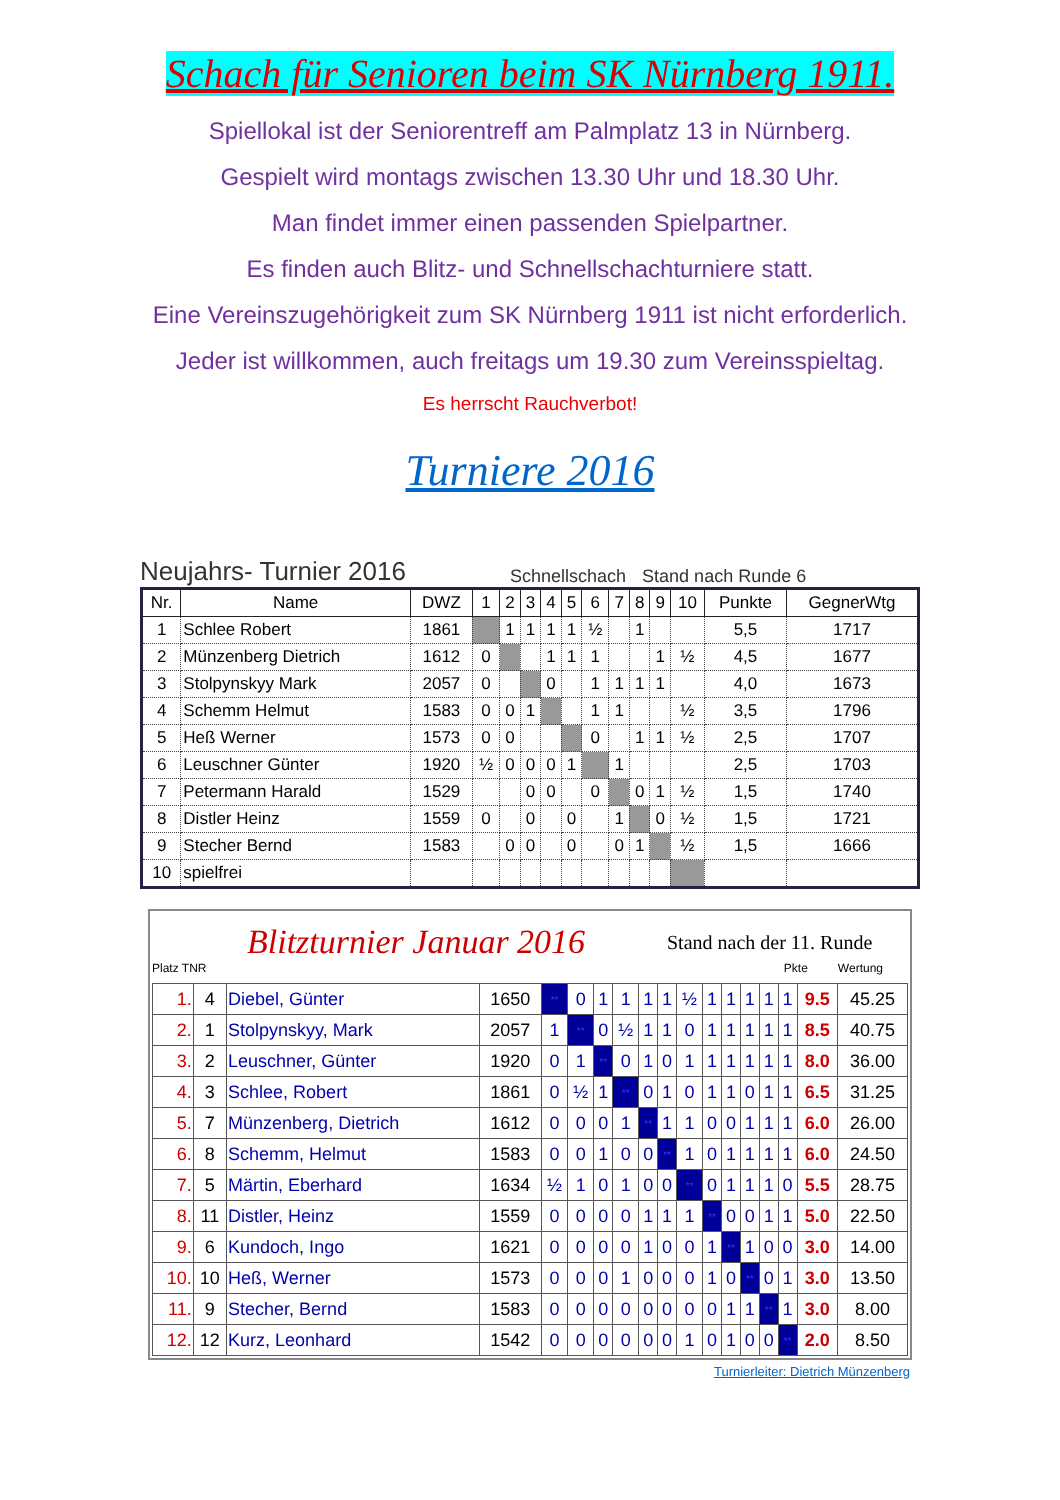Schach für Senioren beim SK Nürnberg 1911.
Spiellokal ist der Seniorentreff am Palmplatz 13 in Nürnberg.
Gespielt wird montags zwischen 13.30 Uhr und 18.30 Uhr.
Man findet immer einen passenden Spielpartner.
Es finden auch Blitz- und Schnellschachturniere statt.
Eine Vereinszugehörigkeit zum SK Nürnberg 1911 ist nicht erforderlich.
Jeder ist willkommen, auch freitags um 19.30 zum Vereinsspieltag.
Es herrscht Rauchverbot!
Turniere 2016
Neujahrs- Turnier 2016 Schnellschach Stand nach Runde 6
| Nr. | Name | DWZ | 1 | 2 | 3 | 4 | 5 | 6 | 7 | 8 | 9 | 10 | Punkte | GegnerWtg |
| --- | --- | --- | --- | --- | --- | --- | --- | --- | --- | --- | --- | --- | --- | --- |
| 1 | Schlee Robert | 1861 | | 1 | 1 | 1 | 1 | ½ | | 1 | | | 5,5 | 1717 |
| 2 | Münzenberg Dietrich | 1612 | 0 | | | 1 | 1 | 1 | | | 1 | ½ | 4,5 | 1677 |
| 3 | Stolpynskyy Mark | 2057 | 0 | | | 0 | | 1 | 1 | 1 | 1 | | 4,0 | 1673 |
| 4 | Schemm Helmut | 1583 | 0 | 0 | 1 | | | 1 | 1 | | | ½ | 3,5 | 1796 |
| 5 | Heß Werner | 1573 | 0 | 0 | | | | 0 | | 1 | 1 | ½ | 2,5 | 1707 |
| 6 | Leuschner Günter | 1920 | ½ | 0 | 0 | 0 | 1 | | 1 | | | | 2,5 | 1703 |
| 7 | Petermann Harald | 1529 | | | 0 | 0 | | 0 | | 0 | 1 | ½ | 1,5 | 1740 |
| 8 | Distler Heinz | 1559 | 0 | | 0 | | 0 | | 1 | | 0 | ½ | 1,5 | 1721 |
| 9 | Stecher Bernd | 1583 | | 0 | 0 | | 0 | | 0 | 1 | | ½ | 1,5 | 1666 |
| 10 | spielfrei | | | | | | | | | | | | | |
Blitzturnier Januar 2016 Stand nach der 11. Runde
Platz TNR Pkte Wertung
| 1. | 4 | Diebel, Günter | 1650 | ** | 0 | 1 | 1 | 1 | 1 | ½ | 1 | 1 | 1 | 1 | 1 | 9.5 | 45.25 |
| 2. | 1 | Stolpynskyy, Mark | 2057 | 1 | ** | 0 | ½ | 1 | 1 | 0 | 1 | 1 | 1 | 1 | 1 | 8.5 | 40.75 |
| 3. | 2 | Leuschner, Günter | 1920 | 0 | 1 | ** | 0 | 1 | 0 | 1 | 1 | 1 | 1 | 1 | 1 | 8.0 | 36.00 |
| 4. | 3 | Schlee, Robert | 1861 | 0 | ½ | 1 | ** | 0 | 1 | 0 | 1 | 1 | 0 | 1 | 1 | 6.5 | 31.25 |
| 5. | 7 | Münzenberg, Dietrich | 1612 | 0 | 0 | 0 | 1 | ** | 1 | 1 | 0 | 0 | 1 | 1 | 1 | 6.0 | 26.00 |
| 6. | 8 | Schemm, Helmut | 1583 | 0 | 0 | 1 | 0 | 0 | ** | 1 | 0 | 1 | 1 | 1 | 1 | 6.0 | 24.50 |
| 7. | 5 | Märtin, Eberhard | 1634 | ½ | 1 | 0 | 1 | 0 | 0 | ** | 0 | 1 | 1 | 1 | 0 | 5.5 | 28.75 |
| 8. | 11 | Distler, Heinz | 1559 | 0 | 0 | 0 | 0 | 1 | 1 | 1 | ** | 0 | 0 | 1 | 1 | 5.0 | 22.50 |
| 9. | 6 | Kundoch, Ingo | 1621 | 0 | 0 | 0 | 0 | 1 | 0 | 0 | 1 | ** | 1 | 0 | 0 | 3.0 | 14.00 |
| 10. | 10 | Heß, Werner | 1573 | 0 | 0 | 0 | 1 | 0 | 0 | 0 | 1 | 0 | ** | 0 | 1 | 3.0 | 13.50 |
| 11. | 9 | Stecher, Bernd | 1583 | 0 | 0 | 0 | 0 | 0 | 0 | 0 | 0 | 1 | 1 | ** | 1 | 3.0 | 8.00 |
| 12. | 12 | Kurz, Leonhard | 1542 | 0 | 0 | 0 | 0 | 0 | 0 | 1 | 0 | 1 | 0 | 0 | ** | 2.0 | 8.50 |
Turnierleiter: Dietrich Münzenberg